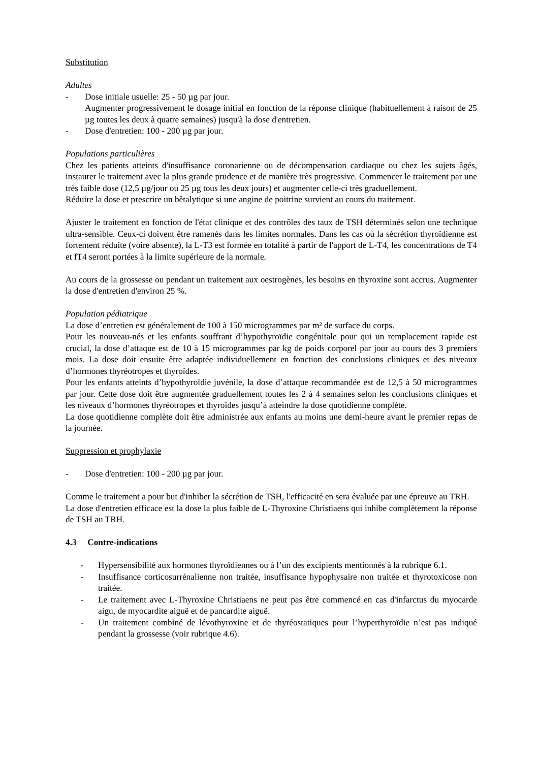Substitution
Adultes
- Dose initiale usuelle: 25 - 50 µg par jour.
Augmenter progressivement le dosage initial en fonction de la réponse clinique (habituellement à raison de 25 µg toutes les deux à quatre semaines) jusqu'à la dose d'entretien.
- Dose d'entretien: 100 - 200 µg par jour.
Populations particulières
Chez les patients atteints d'insuffisance coronarienne ou de décompensation cardiaque ou chez les sujets âgés, instaurer le traitement avec la plus grande prudence et de manière très progressive. Commencer le traitement par une très faible dose (12,5 µg/jour ou 25 µg tous les deux jours) et augmenter celle-ci très graduellement.
Réduire la dose et prescrire un bêtalytique si une angine de poitrine survient au cours du traitement.
Ajuster le traitement en fonction de l'état clinique et des contrôles des taux de TSH déterminés selon une technique ultra-sensible. Ceux-ci doivent être ramenés dans les limites normales. Dans les cas où la sécrétion thyroïdienne est fortement réduite (voire absente), la L-T3 est formée en totalité à partir de l'apport de L-T4, les concentrations de T4 et fT4 seront portées à la limite supérieure de la normale.
Au cours de la grossesse ou pendant un traitement aux oestrogènes, les besoins en thyroxine sont accrus. Augmenter la dose d'entretien d'environ 25 %.
Population pédiatrique
La dose d’entretien est généralement de 100 à 150 microgrammes par m² de surface du corps.
Pour les nouveau-nés et les enfants souffrant d’hypothyroïdie congénitale pour qui un remplacement rapide est crucial, la dose d’attaque est de 10 à 15 microgrammes par kg de poids corporel par jour au cours des 3 premiers mois. La dose doit ensuite être adaptée individuellement en fonction des conclusions cliniques et des niveaux d’hormones thyréotropes et thyroïdes.
Pour les enfants atteints d’hypothyroïdie juvénile, la dose d’attaque recommandée est de 12,5 à 50 microgrammes par jour. Cette dose doit être augmentée graduellement toutes les 2 à 4 semaines selon les conclusions cliniques et les niveaux d’hormones thyréotropes et thyroïdes jusqu’à atteindre la dose quotidienne complète.
La dose quotidienne complète doit être administrée aux enfants au moins une demi-heure avant le premier repas de la journée.
Suppression et prophylaxie
- Dose d'entretien: 100 - 200 µg par jour.
Comme le traitement a pour but d'inhiber la sécrétion de TSH, l'efficacité en sera évaluée par une épreuve au TRH.
La dose d'entretien efficace est la dose la plus faible de L-Thyroxine Christiaens qui inhibe complètement la réponse de TSH au TRH.
4.3 Contre-indications
- Hypersensibilité aux hormones thyroïdiennes ou à l’un des excipients mentionnés à la rubrique 6.1.
- Insuffisance corticosurrénalienne non traitée, insuffisance hypophysaire non traitée et thyrotoxicose non traitée.
- Le traitement avec L-Thyroxine Christiaens ne peut pas être commencé en cas d'infarctus du myocarde aigu, de myocardite aiguë et de pancardite aiguë.
- Un traitement combiné de lévothyroxine et de thyréostatiques pour l’hyperthyroïdie n’est pas indiqué pendant la grossesse (voir rubrique 4.6).